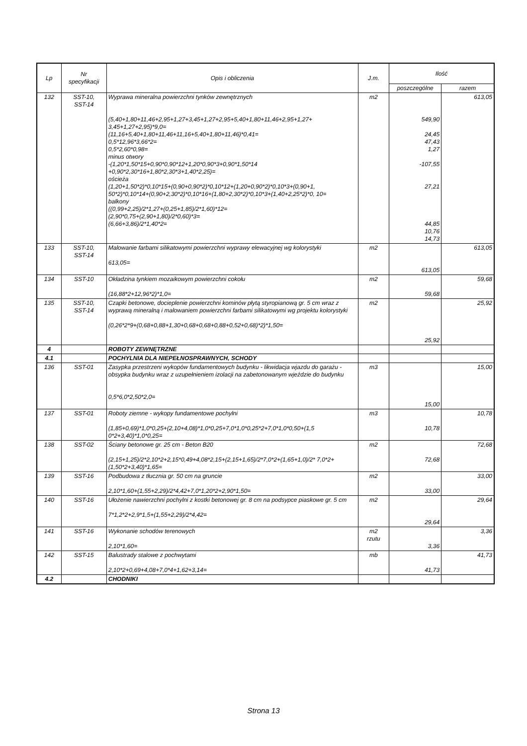| Lp | Nr specyfikacji | Opis i obliczenia | J.m. | Ilość | |
| --- | --- | --- | --- | --- | --- |
| | | | | poszczególne | razem |
| 132 | SST-10, SST-14 | Wyprawa mineralna powierzchni tynków zewnętrznych (5,40+1,80+11,46+2,95+1,27+3,45+1,27+2,95+5,40+1,80+11,46+2,95+1,27+ 3,45+1,27+2,95)*9,0= (11,16+5,40+1,80+11,46+11,16+5,40+1,80+11,46)*0,41= 0,5*12,96*3,66*2= 0,5*2,60*0,98= minus otwory -(1,20*1,50*15+0,90*0,90*12+1,20*0,90*3+0,90*1,50*14 +0,90*2,30*16+1,80*2,30*3+1,40*2,25)= ościeża (1,20+1,50*2)*0,10*15+(0,90+0,90*2)*0,10*12+(1,20+0,90*2)*0,10*3+(0,90+1, 50*2)*0,10*14+(0,90+2,30*2)*0,10*16+(1,80+2,30*2)*0,10*3+(1,40+2,25*2)*0, 10= balkony ((0,99+2,25)/2*1,27+(0,25+1,85)/2*1,60)*12= (2,90*0,75+(2,90+1,80)/2*0,60)*3= (6,66+3,86)/2*1,40*2= | m2 | 549,90 24,45 47,43 1,27 -107,55 27,21 44,85 10,76 14,73 | 613,05 |
| 133 | SST-10, SST-14 | Malowanie farbami silikatowymi powierzchni wyprawy elewacyjnej wg kolorystyki 613,05= | m2 | 613,05 | 613,05 |
| 134 | SST-10 | Okładzina tynkiem mozaikowym powierzchni cokołu (16,88*2+12,96*2)*1,0= | m2 | 59,68 | 59,68 |
| 135 | SST-10, SST-14 | Czapki betonowe, docieplenie powierzchni kominów płytą styropianową gr. 5 cm wraz z wyprawą mineralną i malowaniem powierzchni farbami silikatowymi wg projektu kolorystyki (0,26*2*9+(0,68+0,88+1,30+0,68+0,68+0,88+0,52+0,68)*2)*1,50= | m2 | 25,92 | 25,92 |
| 4 | | ROBOTY ZEWNĘTRZNE | | | |
| 4.1 | | POCHYLNIA DLA NIEPEŁNOSPRAWNYCH, SCHODY | | | |
| 136 | SST-01 | Zasypka przestrzeni wykopów fundamentowych budynku - likwidacja wjazdu do garażu - obsypka budynku wraz z uzupełnieniem izolacji na zabetonowanym wjeździe do budynku 0,5*6,0*2,50*2,0= | m3 | 15,00 | 15,00 |
| 137 | SST-01 | Roboty ziemne - wykopy fundamentowe pochylni (1,85+0,69)*1,0*0,25+(2,10+4,08)*1,0*0,25+7,0*1,0*0,25*2+7,0*1,0*0,50+(1,5 0*2+3,40)*1,0*0,25= | m3 | 10,78 | 10,78 |
| 138 | SST-02 | Ściany betonowe gr. 25 cm - Beton B20 (2,15+1,25)/2*2,10*2+2,15*0,49+4,08*2,15+(2,15+1,65)/2*7,0*2+(1,65+1,0)/2* 7,0*2+(1,50*2+3,40)*1,65= | m2 | 72,68 | 72,68 |
| 139 | SST-16 | Podbudowa z tłucznia gr. 50 cm na gruncie 2,10*1,60+(1,55+2,29)/2*4,42+7,0*1,20*2+2,90*1,50= | m2 | 33,00 | 33,00 |
| 140 | SST-16 | Ułożenie nawierzchni pochylni z kostki betonowej gr. 8 cm na podsypce piaskowe gr. 5 cm 7*1,2*2+2,9*1,5+(1,55+2,29)/2*4,42= | m2 | 29,64 | 29,64 |
| 141 | SST-16 | Wykonanie schodów terenowych 2,10*1,60= | m2 rzutu | 3,36 | 3,36 |
| 142 | SST-15 | Balustrady stalowe z pochwytami 2,10*2+0,69+4,08+7,0*4+1,62+3,14= | mb | 41,73 | 41,73 |
| 4.2 | | CHODNIKI | | | |
Strona 13